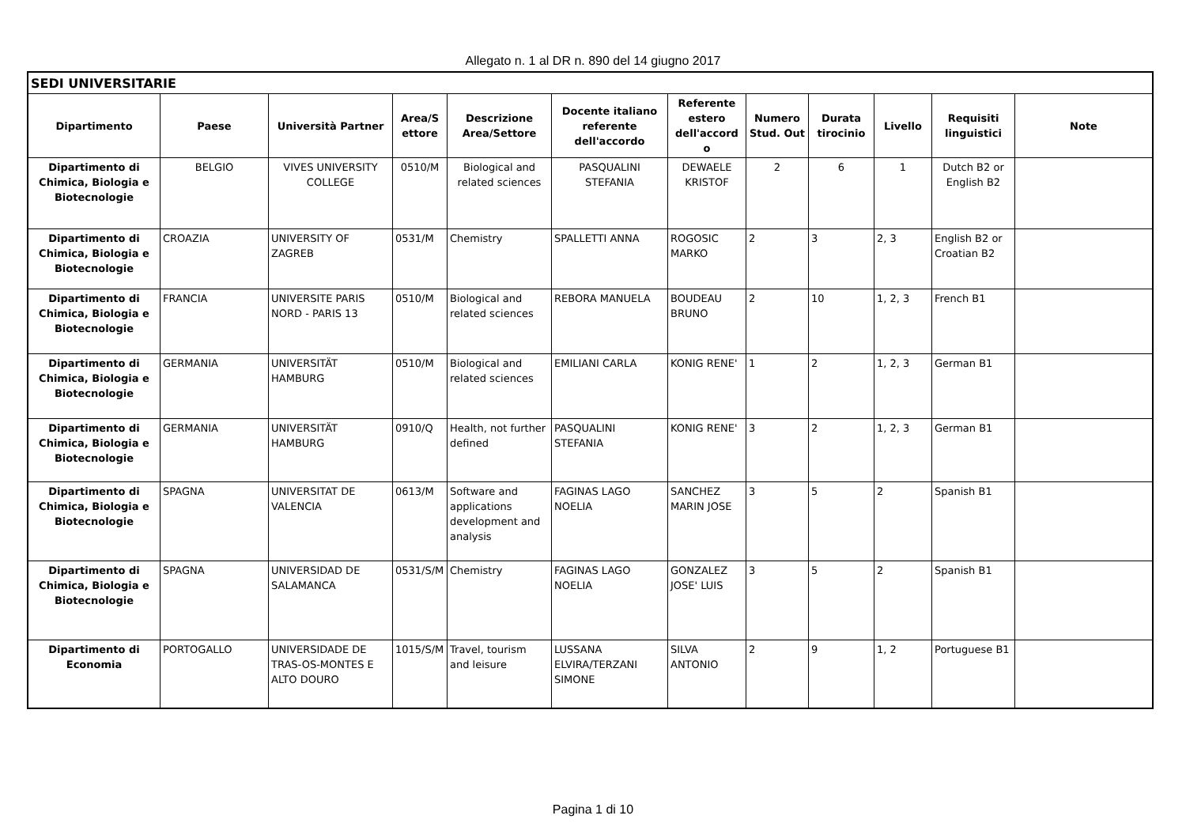Allegato n. 1 al DR n. 890 del 14 giugno 2017
| SEDI UNIVERSITARIE | | | | | | | | | | | |
| --- | --- | --- | --- | --- | --- | --- | --- | --- | --- | --- | --- |
| Dipartimento | Paese | Università Partner | Area/S ettore | Descrizione Area/Settore | Docente italiano referente dell'accordo | Referente estero dell'accord o | Numero Stud. Out | Durata tirocinio | Livello | Requisiti linguistici | Note |
| Dipartimento di Chimica, Biologia e Biotecnologie | BELGIO | VIVES UNIVERSITY COLLEGE | 0510/M | Biological and related sciences | PASQUALINI STEFANIA | DEWAELE KRISTOF | 2 | 6 | 1 | Dutch B2 or English B2 | |
| Dipartimento di Chimica, Biologia e Biotecnologie | CROAZIA | UNIVERSITY OF ZAGREB | 0531/M | Chemistry | SPALLETTI ANNA | ROGOSIC MARKO | 2 | 3 | 2, 3 | English B2 or Croatian B2 | |
| Dipartimento di Chimica, Biologia e Biotecnologie | FRANCIA | UNIVERSITE PARIS NORD - PARIS 13 | 0510/M | Biological and related sciences | REBORA MANUELA | BOUDEAU BRUNO | 2 | 10 | 1, 2, 3 | French B1 | |
| Dipartimento di Chimica, Biologia e Biotecnologie | GERMANIA | UNIVERSITÄT HAMBURG | 0510/M | Biological and related sciences | EMILIANI CARLA | KONIG RENE' | 1 | 2 | 1, 2, 3 | German B1 | |
| Dipartimento di Chimica, Biologia e Biotecnologie | GERMANIA | UNIVERSITÄT HAMBURG | 0910/Q | Health, not further defined | PASQUALINI STEFANIA | KONIG RENE' | 3 | 2 | 1, 2, 3 | German B1 | |
| Dipartimento di Chimica, Biologia e Biotecnologie | SPAGNA | UNIVERSITAT DE VALENCIA | 0613/M | Software and applications development and analysis | FAGINAS LAGO NOELIA | SANCHEZ MARIN JOSE | 3 | 5 | 2 | Spanish B1 | |
| Dipartimento di Chimica, Biologia e Biotecnologie | SPAGNA | UNIVERSIDAD DE SALAMANCA | 0531/S/M | Chemistry | FAGINAS LAGO NOELIA | GONZALEZ JOSE' LUIS | 3 | 5 | 2 | Spanish B1 | |
| Dipartimento di Economia | PORTOGALLO | UNIVERSIDADE DE TRAS-OS-MONTES E ALTO DOURO | 1015/S/M | Travel, tourism and leisure | LUSSANA ELVIRA/TERZANI SIMONE | SILVA ANTONIO | 2 | 9 | 1, 2 | Portuguese B1 | |
Pagina 1 di 10